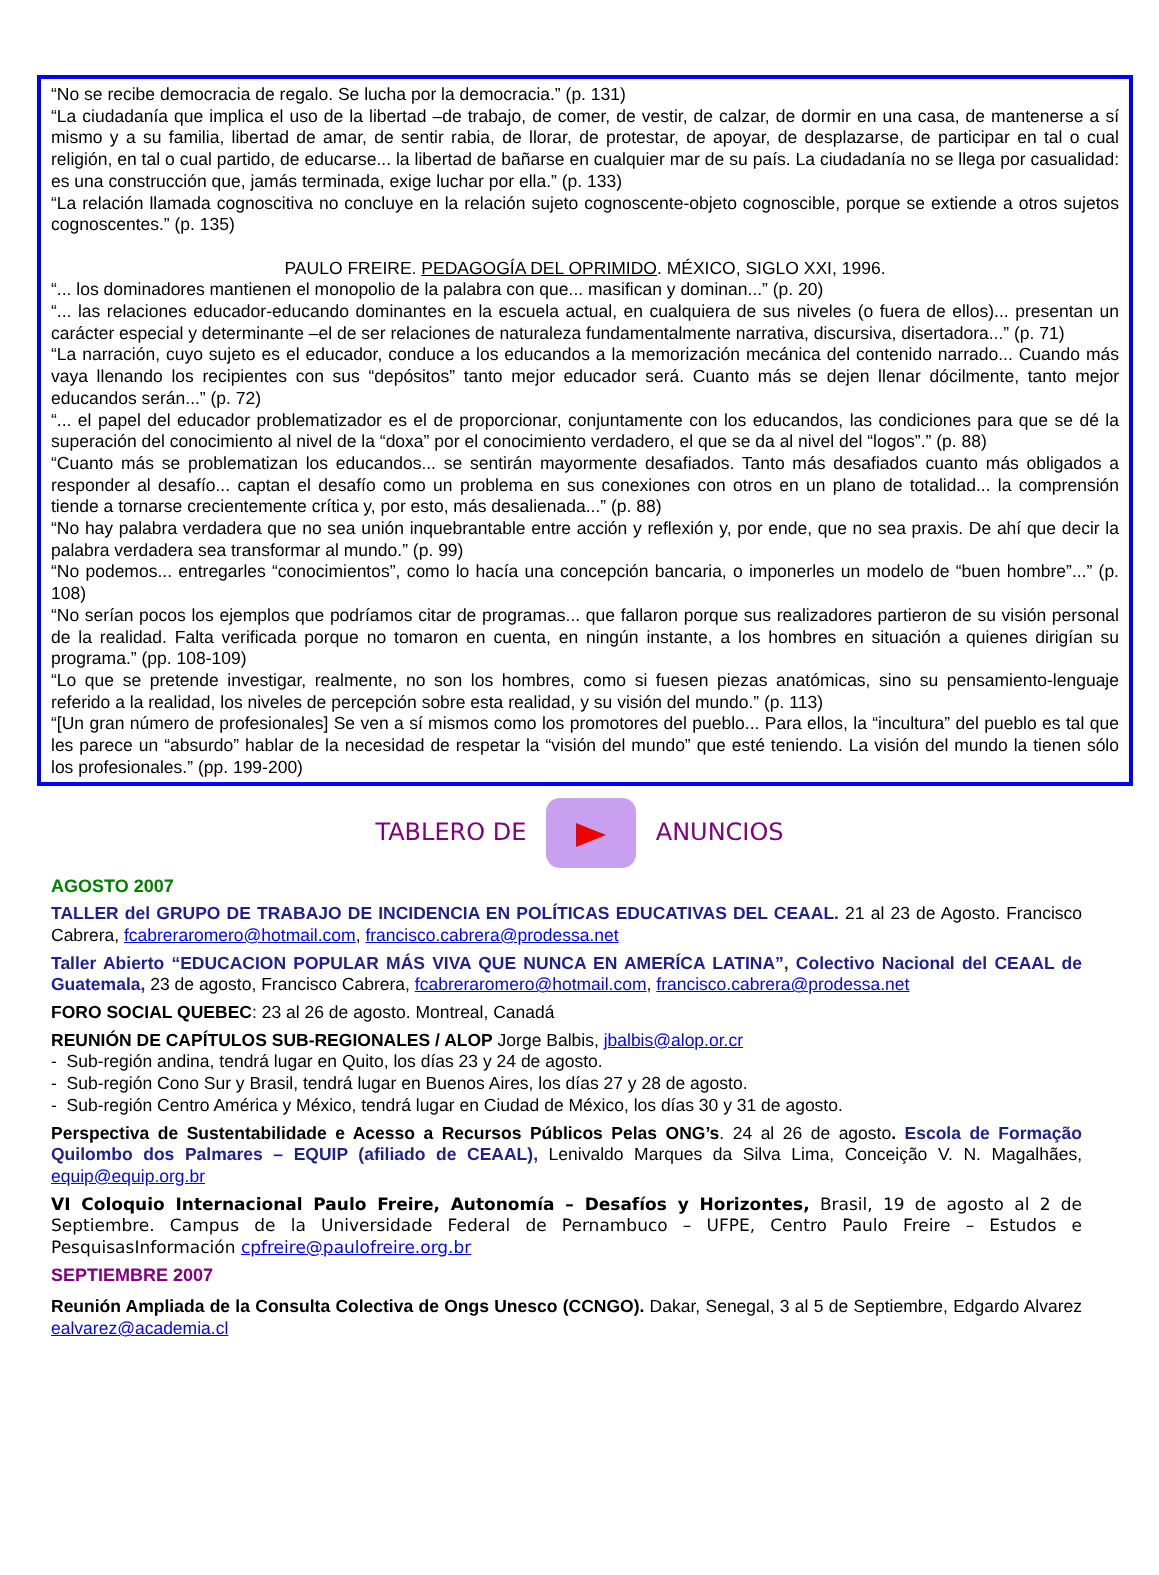“No se recibe democracia de regalo. Se lucha por la democracia.” (p. 131)
“La ciudadanía que implica el uso de la libertad –de trabajo, de comer, de vestir, de calzar, de dormir en una casa, de mantenerse a sí mismo y a su familia, libertad de amar, de sentir rabia, de llorar, de protestar, de apoyar, de desplazarse, de participar en tal o cual religión, en tal o cual partido, de educarse... la libertad de bañarse en cualquier mar de su país. La ciudadanía no se llega por casualidad: es una construcción que, jamás terminada, exige luchar por ella.” (p. 133)
“La relación llamada cognoscitiva no concluye en la relación sujeto cognoscente-objeto cognoscible, porque se extiende a otros sujetos cognoscentes.” (p. 135)
PAULO FREIRE. PEDAGOGÍA DEL OPRIMIDO. MÉXICO, SIGLO XXI, 1996.
“... los dominadores mantienen el monopolio de la palabra con que... masifican y dominan...” (p. 20)
“... las relaciones educador-educando dominantes en la escuela actual, en cualquiera de sus niveles (o fuera de ellos)... presentan un carácter especial y determinante –el de ser relaciones de naturaleza fundamentalmente narrativa, discursiva, disertadora...” (p. 71)
“La narración, cuyo sujeto es el educador, conduce a los educandos a la memorización mecánica del contenido narrado... Cuando más vaya llenando los recipientes con sus “depósitos” tanto mejor educador será. Cuanto más se dejen llenar dócilmente, tanto mejor educandos serán...” (p. 72)
“... el papel del educador problematizador es el de proporcionar, conjuntamente con los educandos, las condiciones para que se dé la superación del conocimiento al nivel de la “doxa” por el conocimiento verdadero, el que se da al nivel del “logos”.” (p. 88)
“Cuanto más se problematizan los educandos... se sentirán mayormente desafiados. Tanto más desafiados cuanto más obligados a responder al desafío... captan el desafío como un problema en sus conexiones con otros en un plano de totalidad... la comprensión tiende a tornarse crecientemente crítica y, por esto, más desalienada...” (p. 88)
“No hay palabra verdadera que no sea unión inquebrantable entre acción y reflexión y, por ende, que no sea praxis. De ahí que decir la palabra verdadera sea transformar al mundo.” (p. 99)
“No podemos... entregarles “conocimientos”, como lo hacía una concepción bancaria, o imponerles un modelo de “buen hombre”...” (p. 108)
“No serían pocos los ejemplos que podríamos citar de programas... que fallaron porque sus realizadores partieron de su visión personal de la realidad. Falta verificada porque no tomaron en cuenta, en ningún instante, a los hombres en situación a quienes dirigían su programa.” (pp. 108-109)
“Lo que se pretende investigar, realmente, no son los hombres, como si fuesen piezas anatómicas, sino su pensamiento-lenguaje referido a la realidad, los niveles de percepción sobre esta realidad, y su visión del mundo.” (p. 113)
“[Un gran número de profesionales] Se ven a sí mismos como los promotores del pueblo... Para ellos, la “incultura” del pueblo es tal que les parece un “absurdo” hablar de la necesidad de respetar la “visión del mundo” que esté teniendo. La visión del mundo la tienen sólo los profesionales.” (pp. 199-200)
TABLERO DE ANUNCIOS
AGOSTO 2007
TALLER del GRUPO DE TRABAJO DE INCIDENCIA EN POLÍTICAS EDUCATIVAS DEL CEAAL. 21 al 23 de Agosto. Francisco Cabrera, fcabreraromero@hotmail.com, francisco.cabrera@prodessa.net
Taller Abierto “EDUCACION POPULAR MÁS VIVA QUE NUNCA EN AMERÍCA LATINA”, Colectivo Nacional del CEAAL de Guatemala, 23 de agosto, Francisco Cabrera, fcabreraromero@hotmail.com, francisco.cabrera@prodessa.net
FORO SOCIAL QUEBEC: 23 al 26 de agosto. Montreal, Canadá
REUNIÓN DE CAPÍTULOS SUB-REGIONALES / ALOP Jorge Balbis, jbalbis@alop.or.cr
- Sub-región andina, tendrá lugar en Quito, los días 23 y 24 de agosto.
- Sub-región Cono Sur y Brasil, tendrá lugar en Buenos Aires, los días 27 y 28 de agosto.
- Sub-región Centro América y México, tendrá lugar en Ciudad de México, los días 30 y 31 de agosto.
Perspectiva de Sustentabilidade e Acesso a Recursos Públicos Pelas ONG’s. 24 al 26 de agosto. Escola de Formação Quilombo dos Palmares – EQUIP (afiliado de CEAAL), Lenivaldo Marques da Silva Lima, Conceição V. N. Magalhães, equip@equip.org.br
VI Coloquio Internacional Paulo Freire, Autonomía – Desafíos y Horizontes, Brasil, 19 de agosto al 2 de Septiembre. Campus de la Universidade Federal de Pernambuco – UFPE, Centro Paulo Freire – Estudos e PesquisasInformación cpfreire@paulofreire.org.br
SEPTIEMBRE 2007
Reunión Ampliada de la Consulta Colectiva de Ongs Unesco (CCNGO). Dakar, Senegal, 3 al 5 de Septiembre, Edgardo Alvarez ealvarez@academia.cl